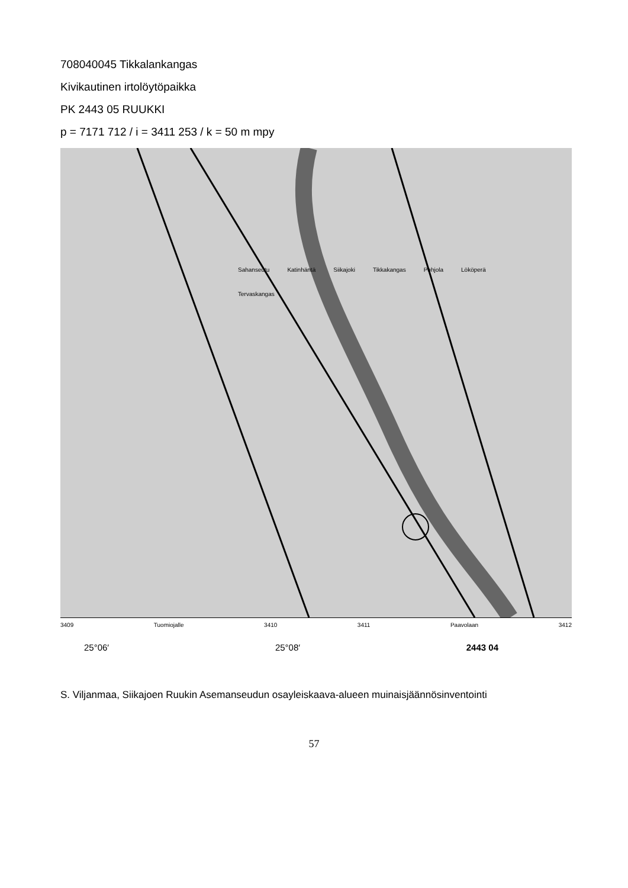708040045 Tikkalankangas
Kivikautinen irtolöytöpaikka
PK 2443 05 RUUKKI
p = 7171 712 / i = 3411 253 / k = 50 m mpy
Sahanseutu Katinhäntä Siikajoki Tikkakangas Pohjola Lököperä Tervaskangas
3409 Tuomiojalle 3410 3411 Paavolaan 3412
25°06′ 25°08′ 2443 04
S. Viljanmaa, Siikajoen Ruukin Asemanseudun osayleiskaava-alueen muinaisjäännösinventointi
57